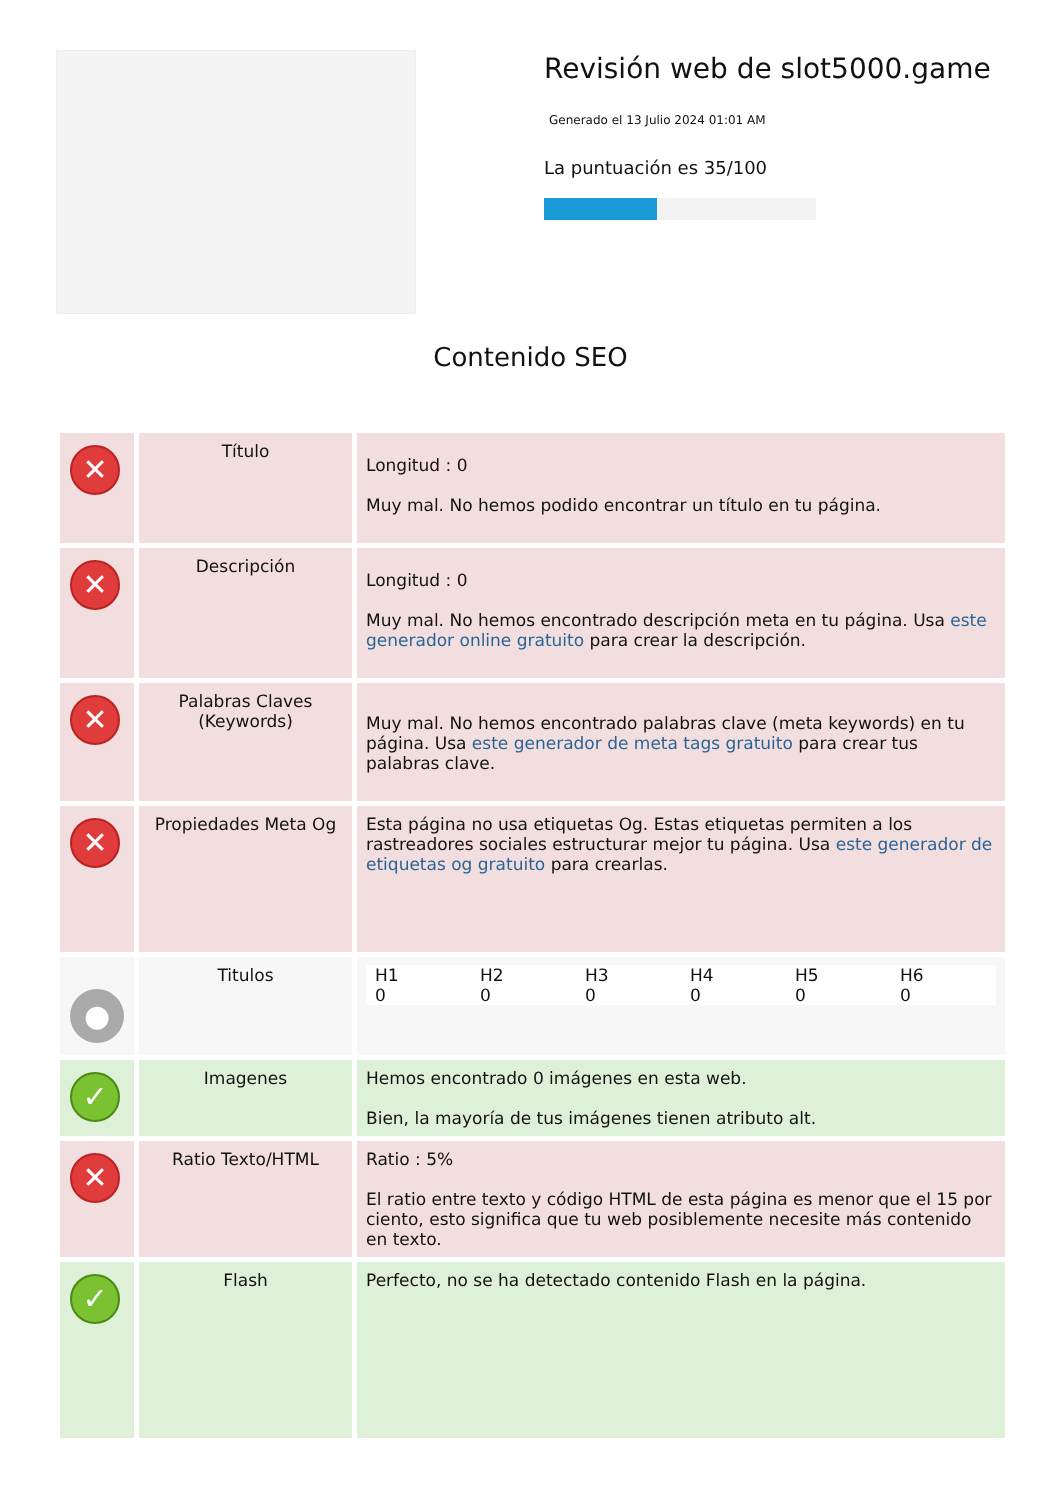Revisión web de slot5000.game
Generado el 13 Julio 2024 01:01 AM
La puntuación es 35/100
Contenido SEO
| ✕ | Título | Longitud : 0 Muy mal. No hemos podido encontrar un título en tu página. |
| ✕ | Descripción | Longitud : 0 Muy mal. No hemos encontrado descripción meta en tu página. Usa este generador online gratuito para crear la descripción. |
| ✕ | Palabras Claves (Keywords) | Muy mal. No hemos encontrado palabras clave (meta keywords) en tu página. Usa este generador de meta tags gratuito para crear tus palabras clave. |
| ✕ | Propiedades Meta Og | Esta página no usa etiquetas Og. Estas etiquetas permiten a los rastreadores sociales estructurar mejor tu página. Usa este generador de etiquetas og gratuito para crearlas. |
| ● | Titulos | / H1 0 / H2 0 / H3 0 / H4 0 / H5 0 / H6 0 / |
| ✓ | Imagenes | Hemos encontrado 0 imágenes en esta web. Bien, la mayoría de tus imágenes tienen atributo alt. |
| ✕ | Ratio Texto/HTML | Ratio : 5% El ratio entre texto y código HTML de esta página es menor que el 15 por ciento, esto significa que tu web posiblemente necesite más contenido en texto. |
| ✓ | Flash | Perfecto, no se ha detectado contenido Flash en la página. |